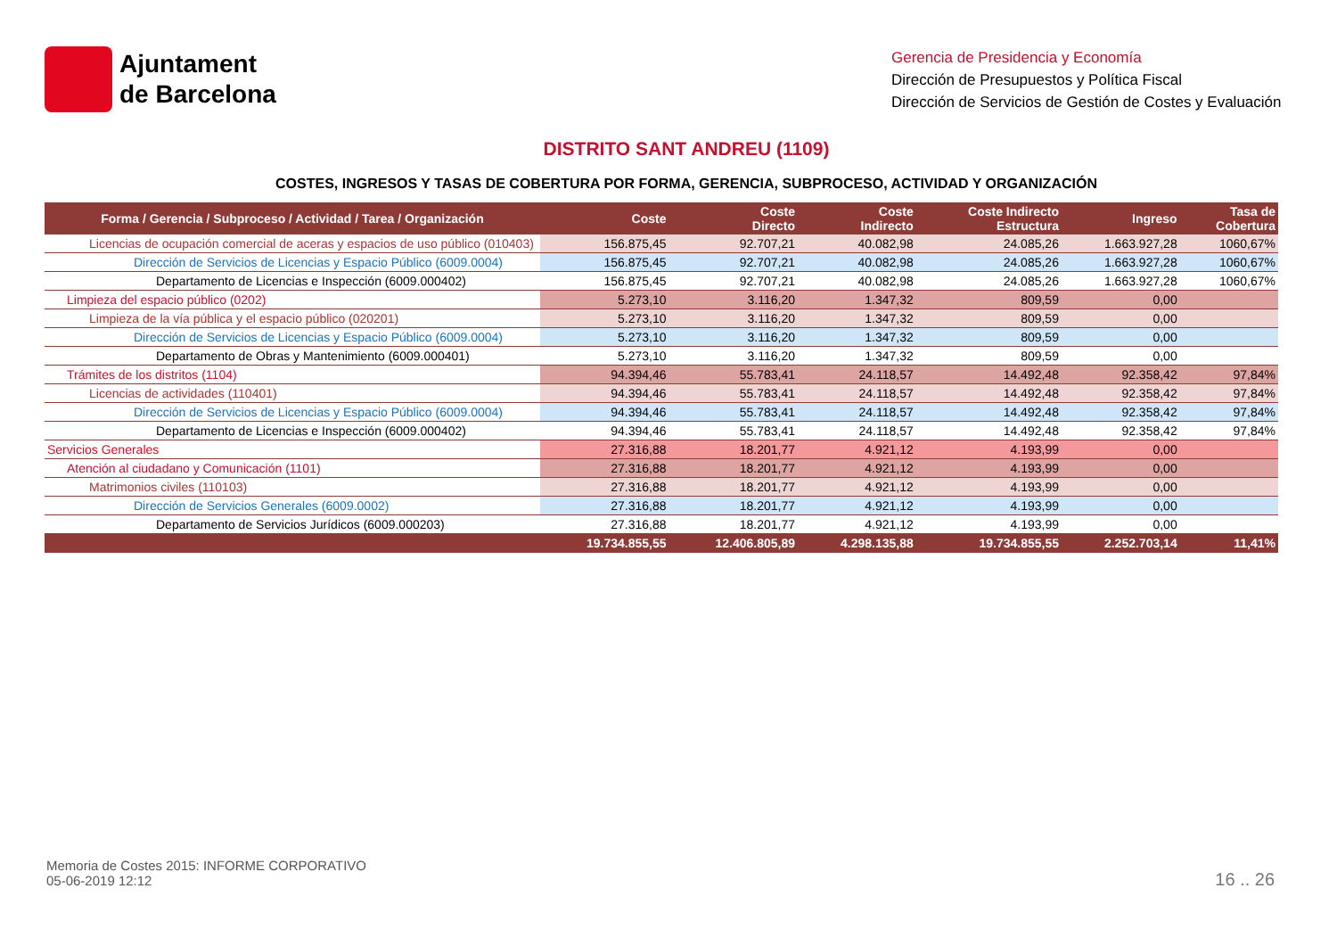Ajuntament
de Barcelona
Gerencia de Presidencia y Economía
Dirección de Presupuestos y Política Fiscal
Dirección de Servicios de Gestión de Costes y Evaluación
DISTRITO SANT ANDREU (1109)
COSTES, INGRESOS Y TASAS DE COBERTURA POR FORMA, GERENCIA, SUBPROCESO, ACTIVIDAD Y ORGANIZACIÓN
| Forma / Gerencia / Subproceso / Actividad / Tarea / Organización | Coste | Coste Directo | Coste Indirecto | Coste Indirecto Estructura | Ingreso | Tasa de Cobertura |
| --- | --- | --- | --- | --- | --- | --- |
| Licencias de ocupación comercial de aceras y espacios de uso público (010403) | 156.875,45 | 92.707,21 | 40.082,98 | 24.085,26 | 1.663.927,28 | 1060,67% |
| Dirección de Servicios de Licencias y Espacio Público (6009.0004) | 156.875,45 | 92.707,21 | 40.082,98 | 24.085,26 | 1.663.927,28 | 1060,67% |
| Departamento de Licencias e Inspección (6009.000402) | 156.875,45 | 92.707,21 | 40.082,98 | 24.085,26 | 1.663.927,28 | 1060,67% |
| Limpieza del espacio público (0202) | 5.273,10 | 3.116,20 | 1.347,32 | 809,59 | 0,00 | |
| Limpieza de la vía pública y el espacio público (020201) | 5.273,10 | 3.116,20 | 1.347,32 | 809,59 | 0,00 | |
| Dirección de Servicios de Licencias y Espacio Público (6009.0004) | 5.273,10 | 3.116,20 | 1.347,32 | 809,59 | 0,00 | |
| Departamento de Obras y Mantenimiento (6009.000401) | 5.273,10 | 3.116,20 | 1.347,32 | 809,59 | 0,00 | |
| Trámites de los distritos (1104) | 94.394,46 | 55.783,41 | 24.118,57 | 14.492,48 | 92.358,42 | 97,84% |
| Licencias de actividades (110401) | 94.394,46 | 55.783,41 | 24.118,57 | 14.492,48 | 92.358,42 | 97,84% |
| Dirección de Servicios de Licencias y Espacio Público (6009.0004) | 94.394,46 | 55.783,41 | 24.118,57 | 14.492,48 | 92.358,42 | 97,84% |
| Departamento de Licencias e Inspección (6009.000402) | 94.394,46 | 55.783,41 | 24.118,57 | 14.492,48 | 92.358,42 | 97,84% |
| Servicios Generales | 27.316,88 | 18.201,77 | 4.921,12 | 4.193,99 | 0,00 | |
| Atención al ciudadano y Comunicación (1101) | 27.316,88 | 18.201,77 | 4.921,12 | 4.193,99 | 0,00 | |
| Matrimonios civiles (110103) | 27.316,88 | 18.201,77 | 4.921,12 | 4.193,99 | 0,00 | |
| Dirección de Servicios Generales (6009.0002) | 27.316,88 | 18.201,77 | 4.921,12 | 4.193,99 | 0,00 | |
| Departamento de Servicios Jurídicos (6009.000203) | 27.316,88 | 18.201,77 | 4.921,12 | 4.193,99 | 0,00 | |
| | 19.734.855,55 | 12.406.805,89 | 4.298.135,88 | 19.734.855,55 | 2.252.703,14 | 11,41% |
Memoria de Costes 2015: INFORME CORPORATIVO
05-06-2019 12:12
16 .. 26